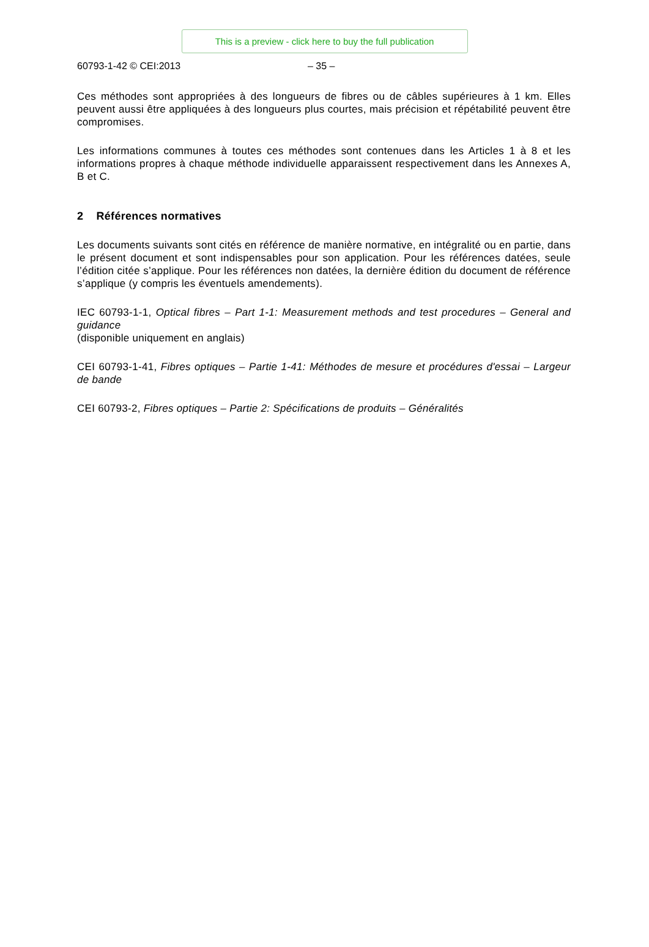This is a preview - click here to buy the full publication
60793-1-42 © CEI:2013 – 35 –
Ces méthodes sont appropriées à des longueurs de fibres ou de câbles supérieures à 1 km. Elles peuvent aussi être appliquées à des longueurs plus courtes, mais précision et répétabilité peuvent être compromises.
Les informations communes à toutes ces méthodes sont contenues dans les Articles 1 à 8 et les informations propres à chaque méthode individuelle apparaissent respectivement dans les Annexes A, B et C.
2 Références normatives
Les documents suivants sont cités en référence de manière normative, en intégralité ou en partie, dans le présent document et sont indispensables pour son application. Pour les références datées, seule l’édition citée s’applique. Pour les références non datées, la dernière édition du document de référence s’applique (y compris les éventuels amendements).
IEC 60793-1-1, Optical fibres – Part 1-1: Measurement methods and test procedures – General and guidance
(disponible uniquement en anglais)
CEI 60793-1-41, Fibres optiques – Partie 1-41: Méthodes de mesure et procédures d'essai – Largeur de bande
CEI 60793-2, Fibres optiques – Partie 2: Spécifications de produits – Généralités